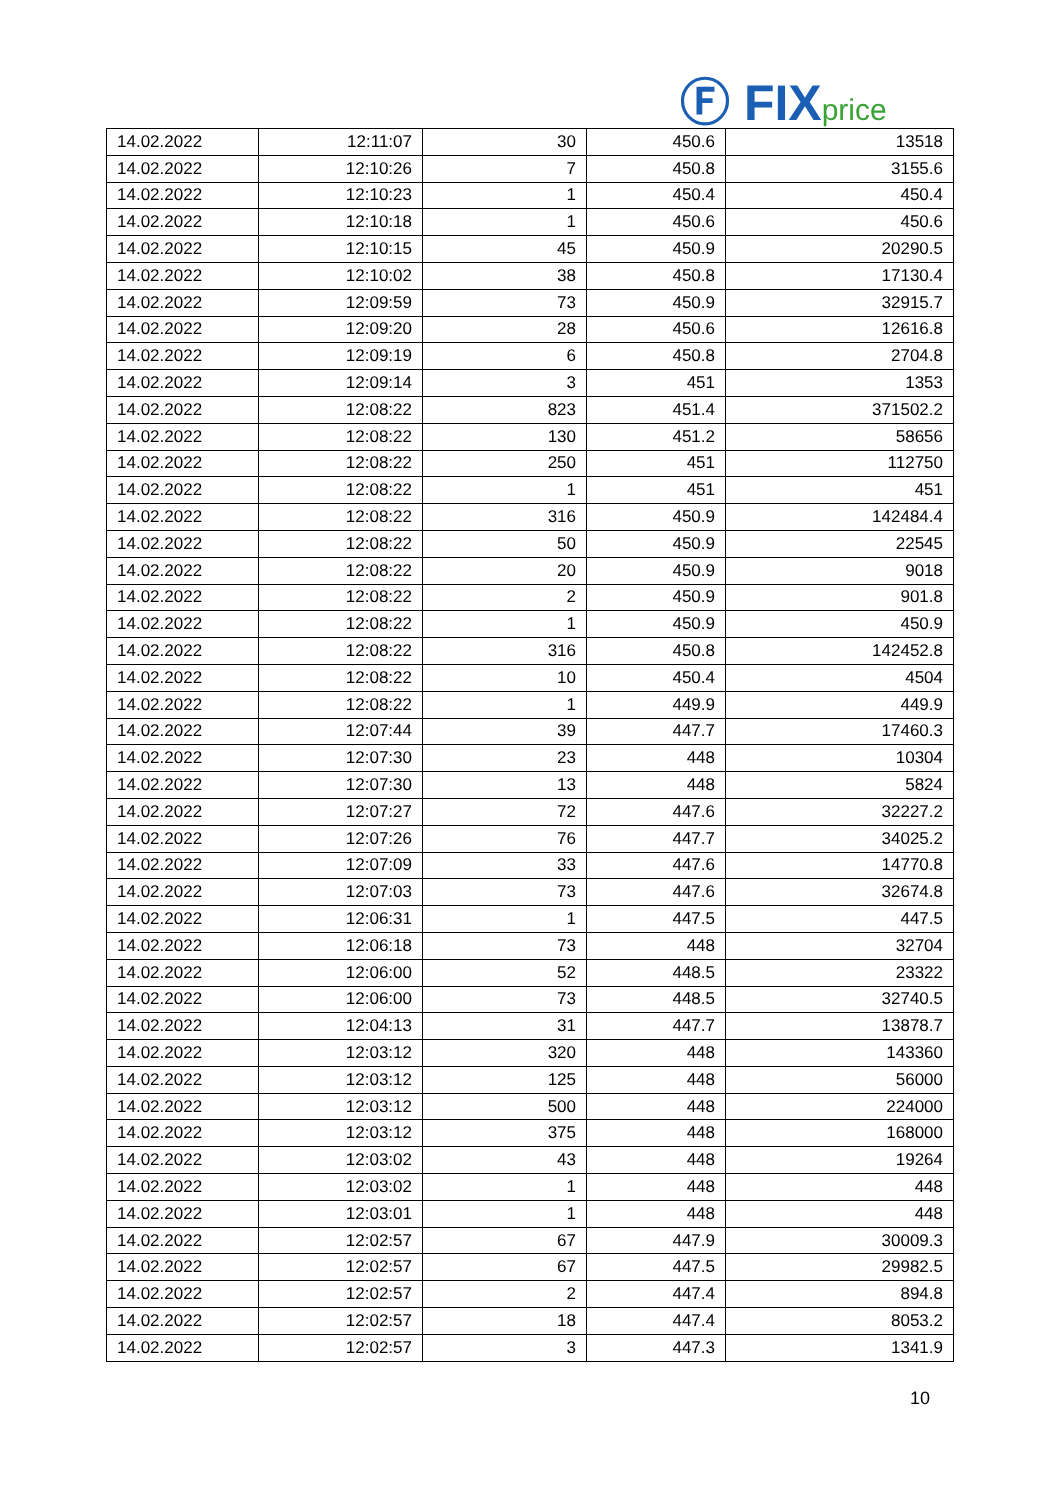Ⓕ FIXprice
| 14.02.2022 | 12:11:07 | 30 | 450.6 | 13518 |
| 14.02.2022 | 12:10:26 | 7 | 450.8 | 3155.6 |
| 14.02.2022 | 12:10:23 | 1 | 450.4 | 450.4 |
| 14.02.2022 | 12:10:18 | 1 | 450.6 | 450.6 |
| 14.02.2022 | 12:10:15 | 45 | 450.9 | 20290.5 |
| 14.02.2022 | 12:10:02 | 38 | 450.8 | 17130.4 |
| 14.02.2022 | 12:09:59 | 73 | 450.9 | 32915.7 |
| 14.02.2022 | 12:09:20 | 28 | 450.6 | 12616.8 |
| 14.02.2022 | 12:09:19 | 6 | 450.8 | 2704.8 |
| 14.02.2022 | 12:09:14 | 3 | 451 | 1353 |
| 14.02.2022 | 12:08:22 | 823 | 451.4 | 371502.2 |
| 14.02.2022 | 12:08:22 | 130 | 451.2 | 58656 |
| 14.02.2022 | 12:08:22 | 250 | 451 | 112750 |
| 14.02.2022 | 12:08:22 | 1 | 451 | 451 |
| 14.02.2022 | 12:08:22 | 316 | 450.9 | 142484.4 |
| 14.02.2022 | 12:08:22 | 50 | 450.9 | 22545 |
| 14.02.2022 | 12:08:22 | 20 | 450.9 | 9018 |
| 14.02.2022 | 12:08:22 | 2 | 450.9 | 901.8 |
| 14.02.2022 | 12:08:22 | 1 | 450.9 | 450.9 |
| 14.02.2022 | 12:08:22 | 316 | 450.8 | 142452.8 |
| 14.02.2022 | 12:08:22 | 10 | 450.4 | 4504 |
| 14.02.2022 | 12:08:22 | 1 | 449.9 | 449.9 |
| 14.02.2022 | 12:07:44 | 39 | 447.7 | 17460.3 |
| 14.02.2022 | 12:07:30 | 23 | 448 | 10304 |
| 14.02.2022 | 12:07:30 | 13 | 448 | 5824 |
| 14.02.2022 | 12:07:27 | 72 | 447.6 | 32227.2 |
| 14.02.2022 | 12:07:26 | 76 | 447.7 | 34025.2 |
| 14.02.2022 | 12:07:09 | 33 | 447.6 | 14770.8 |
| 14.02.2022 | 12:07:03 | 73 | 447.6 | 32674.8 |
| 14.02.2022 | 12:06:31 | 1 | 447.5 | 447.5 |
| 14.02.2022 | 12:06:18 | 73 | 448 | 32704 |
| 14.02.2022 | 12:06:00 | 52 | 448.5 | 23322 |
| 14.02.2022 | 12:06:00 | 73 | 448.5 | 32740.5 |
| 14.02.2022 | 12:04:13 | 31 | 447.7 | 13878.7 |
| 14.02.2022 | 12:03:12 | 320 | 448 | 143360 |
| 14.02.2022 | 12:03:12 | 125 | 448 | 56000 |
| 14.02.2022 | 12:03:12 | 500 | 448 | 224000 |
| 14.02.2022 | 12:03:12 | 375 | 448 | 168000 |
| 14.02.2022 | 12:03:02 | 43 | 448 | 19264 |
| 14.02.2022 | 12:03:02 | 1 | 448 | 448 |
| 14.02.2022 | 12:03:01 | 1 | 448 | 448 |
| 14.02.2022 | 12:02:57 | 67 | 447.9 | 30009.3 |
| 14.02.2022 | 12:02:57 | 67 | 447.5 | 29982.5 |
| 14.02.2022 | 12:02:57 | 2 | 447.4 | 894.8 |
| 14.02.2022 | 12:02:57 | 18 | 447.4 | 8053.2 |
| 14.02.2022 | 12:02:57 | 3 | 447.3 | 1341.9 |
10